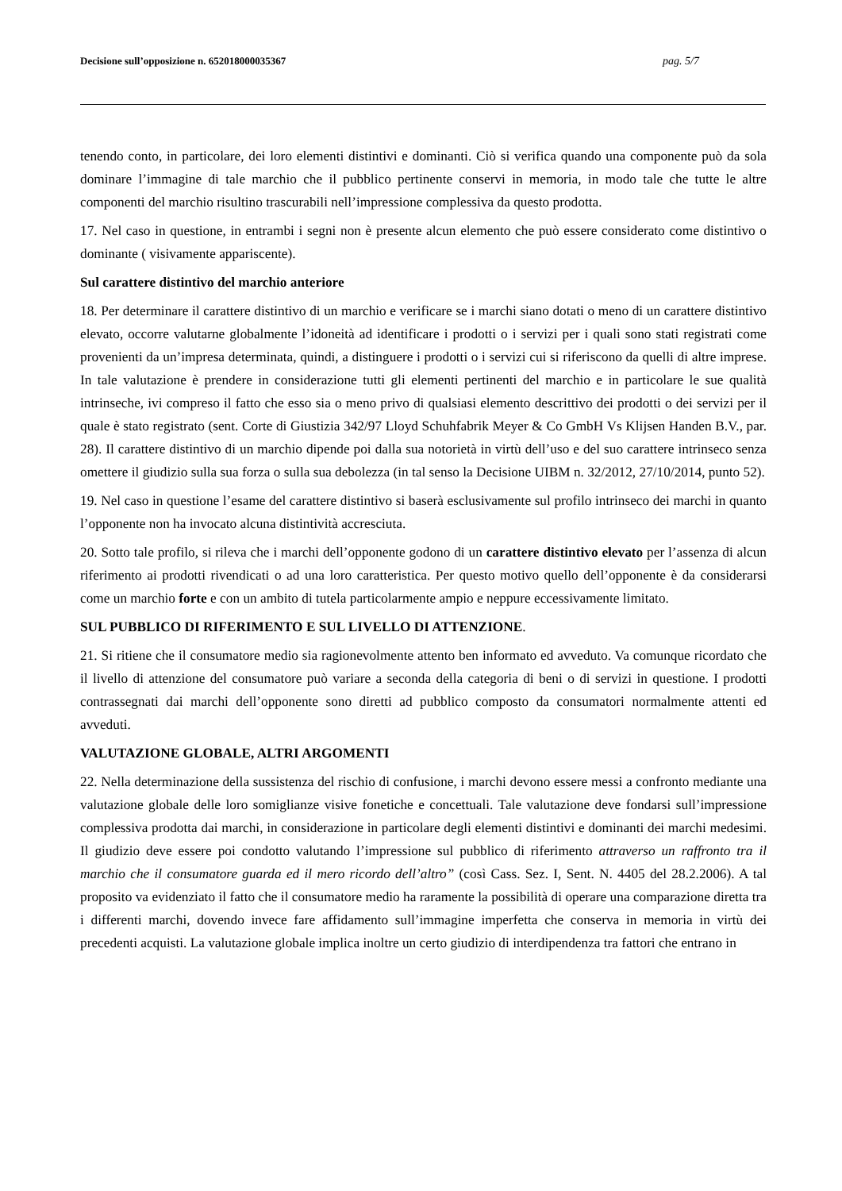Decisione sull’opposizione n. 652018000035367 pag. 5/7
tenendo conto, in particolare, dei loro elementi distintivi e dominanti. Ciò si verifica quando una componente può da sola dominare l’immagine di tale marchio che il pubblico pertinente conservi in memoria, in modo tale che tutte le altre componenti del marchio risultino trascurabili nell’impressione complessiva da questo prodotta.
17. Nel caso in questione, in entrambi i segni non è presente alcun elemento che può essere considerato come distintivo o dominante ( visivamente appariscente).
Sul carattere distintivo del marchio anteriore
18. Per determinare il carattere distintivo di un marchio e verificare se i marchi siano dotati o meno di un carattere distintivo elevato, occorre valutarne globalmente l’idoneità ad identificare i prodotti o i servizi per i quali sono stati registrati come provenienti da un’impresa determinata, quindi, a distinguere i prodotti o i servizi cui si riferiscono da quelli di altre imprese. In tale valutazione è prendere in considerazione tutti gli elementi pertinenti del marchio e in particolare le sue qualità intrinseche, ivi compreso il fatto che esso sia o meno privo di qualsiasi elemento descrittivo dei prodotti o dei servizi per il quale è stato registrato (sent. Corte di Giustizia 342/97 Lloyd Schuhfabrik Meyer & Co GmbH Vs Klijsen Handen B.V., par. 28). Il carattere distintivo di un marchio dipende poi dalla sua notorietà in virtù dell’uso e del suo carattere intrinseco senza omettere il giudizio sulla sua forza o sulla sua debolezza (in tal senso la Decisione UIBM n. 32/2012, 27/10/2014, punto 52).
19. Nel caso in questione l’esame del carattere distintivo si baserà esclusivamente sul profilo intrinseco dei marchi in quanto l’opponente non ha invocato alcuna distintività accresciuta.
20. Sotto tale profilo, si rileva che i marchi dell’opponente godono di un carattere distintivo elevato per l’assenza di alcun riferimento ai prodotti rivendicati o ad una loro caratteristica. Per questo motivo quello dell’opponente è da considerarsi come un marchio forte e con un ambito di tutela particolarmente ampio e neppure eccessivamente limitato.
SUL PUBBLICO DI RIFERIMENTO E SUL LIVELLO DI ATTENZIONE.
21. Si ritiene che il consumatore medio sia ragionevolmente attento ben informato ed avveduto. Va comunque ricordato che il livello di attenzione del consumatore può variare a seconda della categoria di beni o di servizi in questione. I prodotti contrassegnati dai marchi dell’opponente sono diretti ad pubblico composto da consumatori normalmente attenti ed avveduti.
VALUTAZIONE GLOBALE, ALTRI ARGOMENTI
22. Nella determinazione della sussistenza del rischio di confusione, i marchi devono essere messi a confronto mediante una valutazione globale delle loro somiglianze visive fonetiche e concettuali. Tale valutazione deve fondarsi sull’impressione complessiva prodotta dai marchi, in considerazione in particolare degli elementi distintivi e dominanti dei marchi medesimi. Il giudizio deve essere poi condotto valutando l’impressione sul pubblico di riferimento attraverso un raffronto tra il marchio che il consumatore guarda ed il mero ricordo dell’altro” (così Cass. Sez. I, Sent. N. 4405 del 28.2.2006). A tal proposito va evidenziato il fatto che il consumatore medio ha raramente la possibilità di operare una comparazione diretta tra i differenti marchi, dovendo invece fare affidamento sull’immagine imperfetta che conserva in memoria in virtù dei precedenti acquisti. La valutazione globale implica inoltre un certo giudizio di interdipendenza tra fattori che entrano in